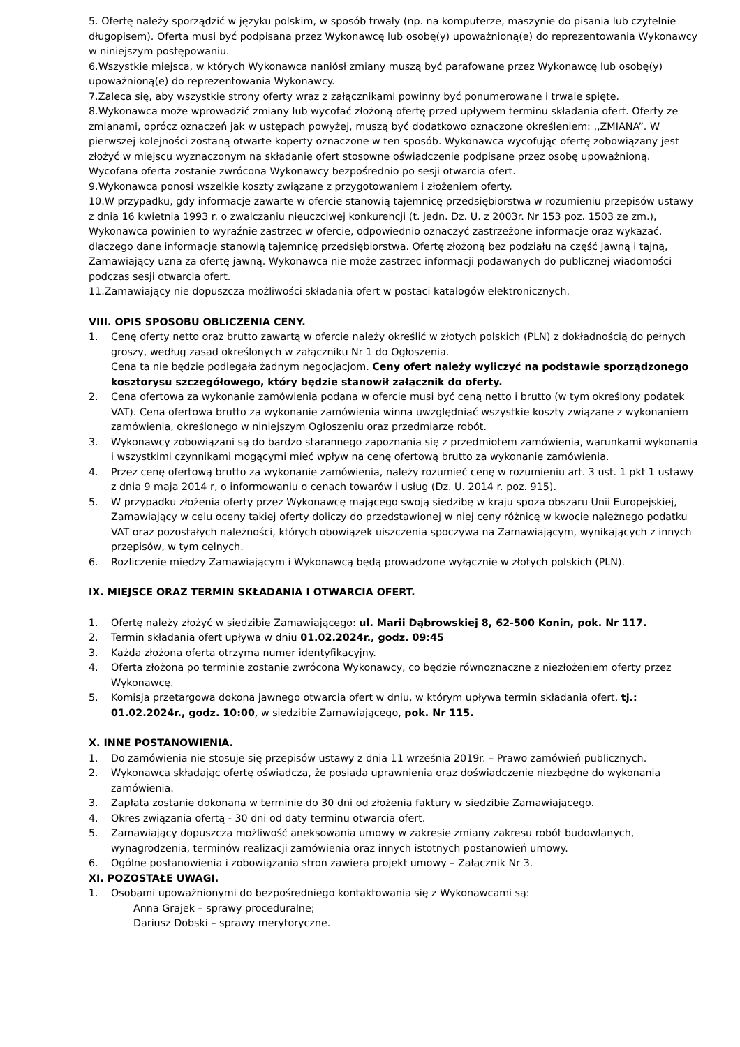5. Ofertę należy sporządzić w języku polskim, w sposób trwały (np. na komputerze, maszynie do pisania lub czytelnie długopisem). Oferta musi być podpisana przez Wykonawcę lub osobę(y) upoważnioną(e) do reprezentowania Wykonawcy w niniejszym postępowaniu.
6.Wszystkie miejsca, w których Wykonawca naniósł zmiany muszą być parafowane przez Wykonawcę lub osobę(y) upoważnioną(e) do reprezentowania Wykonawcy.
7.Zaleca się, aby wszystkie strony oferty wraz z załącznikami powinny być ponumerowane i trwale spięte.
8.Wykonawca może wprowadzić zmiany lub wycofać złożoną ofertę przed upływem terminu składania ofert. Oferty ze zmianami, oprócz oznaczeń jak w ustępach powyżej, muszą być dodatkowo oznaczone określeniem: ,,ZMIANA”. W pierwszej kolejności zostaną otwarte koperty oznaczone w ten sposób. Wykonawca wycofując ofertę zobowiązany jest złożyć w miejscu wyznaczonym na składanie ofert stosowne oświadczenie podpisane przez osobę upoważnioną. Wycofana oferta zostanie zwrócona Wykonawcy bezpośrednio po sesji otwarcia ofert.
9.Wykonawca ponosi wszelkie koszty związane z przygotowaniem i złożeniem oferty.
10.W przypadku, gdy informacje zawarte w ofercie stanowią tajemnicę przedsiębiorstwa w rozumieniu przepisów ustawy z dnia 16 kwietnia 1993 r. o zwalczaniu nieuczciwej konkurencji (t. jedn. Dz. U. z 2003r. Nr 153 poz. 1503 ze zm.), Wykonawca powinien to wyraźnie zastrzec w ofercie, odpowiednio oznaczyć zastrzeżone informacje oraz wykazać, dlaczego dane informacje stanowią tajemnicę przedsiębiorstwa. Ofertę złożoną bez podziału na część jawną i tajną, Zamawiający uzna za ofertę jawną. Wykonawca nie może zastrzec informacji podawanych do publicznej wiadomości podczas sesji otwarcia ofert.
11.Zamawiający nie dopuszcza możliwości składania ofert w postaci katalogów elektronicznych.
VIII. OPIS SPOSOBU OBLICZENIA CENY.
1. Cenę oferty netto oraz brutto zawartą w ofercie należy określić w złotych polskich (PLN) z dokładnością do pełnych groszy, według zasad określonych w załączniku Nr 1 do Ogłoszenia.
Cena ta nie będzie podlegała żadnym negocjacjom. Ceny ofert należy wyliczyć na podstawie sporządzonego kosztorysu szczegółowego, który będzie stanowił załącznik do oferty.
2. Cena ofertowa za wykonanie zamówienia podana w ofercie musi być ceną netto i brutto (w tym określony podatek VAT). Cena ofertowa brutto za wykonanie zamówienia winna uwzględniać wszystkie koszty związane z wykonaniem zamówienia, określonego w niniejszym Ogłoszeniu oraz przedmiarze robót.
3. Wykonawcy zobowiązani są do bardzo starannego zapoznania się z przedmiotem zamówienia, warunkami wykonania i wszystkimi czynnikami mogącymi mieć wpływ na cenę ofertową brutto za wykonanie zamówienia.
4. Przez cenę ofertową brutto za wykonanie zamówienia, należy rozumieć cenę w rozumieniu art. 3 ust. 1 pkt 1 ustawy z dnia 9 maja 2014 r, o informowaniu o cenach towarów i usług (Dz. U. 2014 r. poz. 915).
5. W przypadku złożenia oferty przez Wykonawcę mającego swoją siedzibę w kraju spoza obszaru Unii Europejskiej, Zamawiający w celu oceny takiej oferty doliczy do przedstawionej w niej ceny różnicę w kwocie należnego podatku VAT oraz pozostałych należności, których obowiązek uiszczenia spoczywa na Zamawiającym, wynikających z innych przepisów, w tym celnych.
6. Rozliczenie między Zamawiającym i Wykonawcą będą prowadzone wyłącznie w złotych polskich (PLN).
IX. MIEJSCE ORAZ TERMIN SKŁADANIA I OTWARCIA OFERT.
1. Ofertę należy złożyć w siedzibie Zamawiającego: ul. Marii Dąbrowskiej 8, 62-500 Konin, pok. Nr 117.
2. Termin składania ofert upływa w dniu 01.02.2024r., godz. 09:45
3. Każda złożona oferta otrzyma numer identyfikacyjny.
4. Oferta złożona po terminie zostanie zwrócona Wykonawcy, co będzie równoznaczne z niezłożeniem oferty przez Wykonawcę.
5. Komisja przetargowa dokona jawnego otwarcia ofert w dniu, w którym upływa termin składania ofert, tj.: 01.02.2024r., godz. 10:00, w siedzibie Zamawiającego, pok. Nr 115.
X. INNE POSTANOWIENIA.
1. Do zamówienia nie stosuje się przepisów ustawy z dnia 11 września 2019r. – Prawo zamówień publicznych.
2. Wykonawca składając ofertę oświadcza, że posiada uprawnienia oraz doświadczenie niezbędne do wykonania zamówienia.
3. Zapłata zostanie dokonana w terminie do 30 dni od złożenia faktury w siedzibie Zamawiającego.
4. Okres związania ofertą - 30 dni od daty terminu otwarcia ofert.
5. Zamawiający dopuszcza możliwość aneksowania umowy w zakresie zmiany zakresu robót budowlanych, wynagrodzenia, terminów realizacji zamówienia oraz innych istotnych postanowień umowy.
6. Ogólne postanowienia i zobowiązania stron zawiera projekt umowy – Załącznik Nr 3.
XI. POZOSTAŁE UWAGI.
1. Osobami upoważnionymi do bezpośredniego kontaktowania się z Wykonawcami są:
Anna Grajek – sprawy proceduralne;
Dariusz Dobski – sprawy merytoryczne.